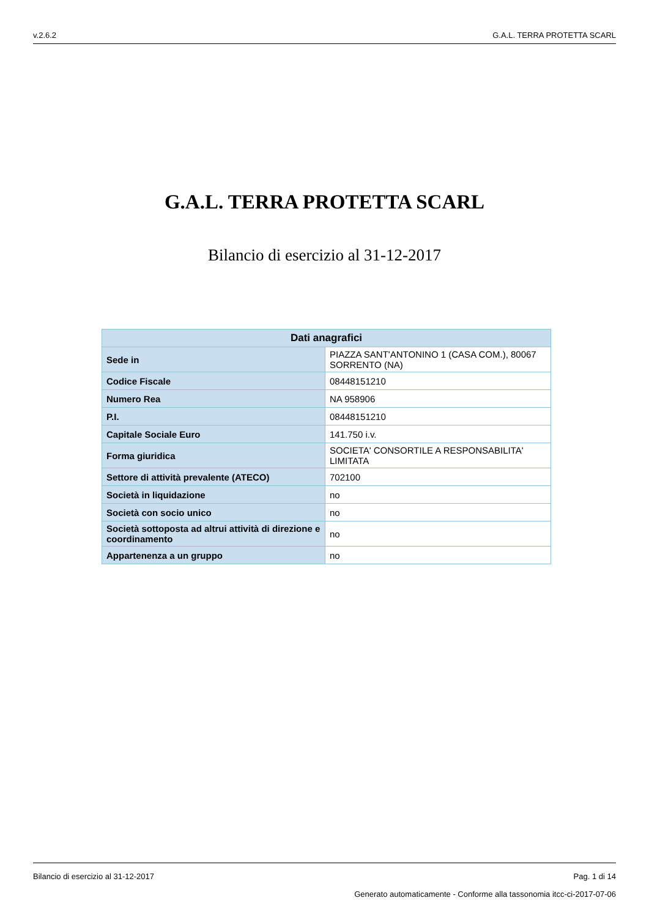v.2.6.2 G.A.L. TERRA PROTETTA SCARL
G.A.L. TERRA PROTETTA SCARL
Bilancio di esercizio al 31-12-2017
| Dati anagrafici | |
| --- | --- |
| Sede in | PIAZZA SANT'ANTONINO 1 (CASA COM.), 80067 SORRENTO (NA) |
| Codice Fiscale | 08448151210 |
| Numero Rea | NA 958906 |
| P.I. | 08448151210 |
| Capitale Sociale Euro | 141.750 i.v. |
| Forma giuridica | SOCIETA' CONSORTILE A RESPONSABILITA' LIMITATA |
| Settore di attività prevalente (ATECO) | 702100 |
| Società in liquidazione | no |
| Società con socio unico | no |
| Società sottoposta ad altrui attività di direzione e coordinamento | no |
| Appartenenza a un gruppo | no |
Bilancio di esercizio al 31-12-2017 Pag. 1 di 14
Generato automaticamente - Conforme alla tassonomia itcc-ci-2017-07-06